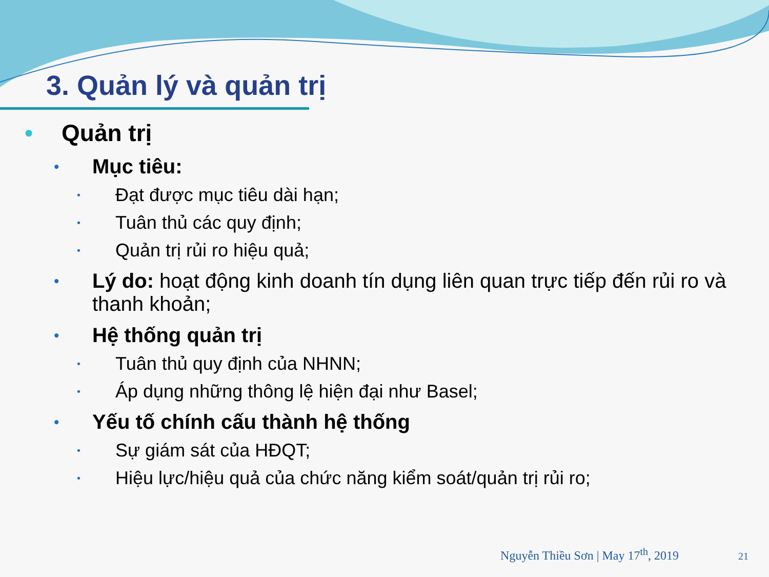3. Quản lý và quản trị
• Quản trị
• Mục tiêu:
• Đạt được mục tiêu dài hạn;
• Tuân thủ các quy định;
• Quản trị rủi ro hiệu quả;
• Lý do: hoạt động kinh doanh tín dụng liên quan trực tiếp đến rủi ro và thanh khoản;
• Hệ thống quản trị
• Tuân thủ quy định của NHNN;
• Áp dụng những thông lệ hiện đại như Basel;
• Yếu tố chính cấu thành hệ thống
• Sự giám sát của HĐQT;
• Hiệu lực/hiệu quả của chức năng kiểm soát/quản trị rủi ro;
Nguyễn Thiều Sơn | May 17<sup>th</sup>, 2019 21